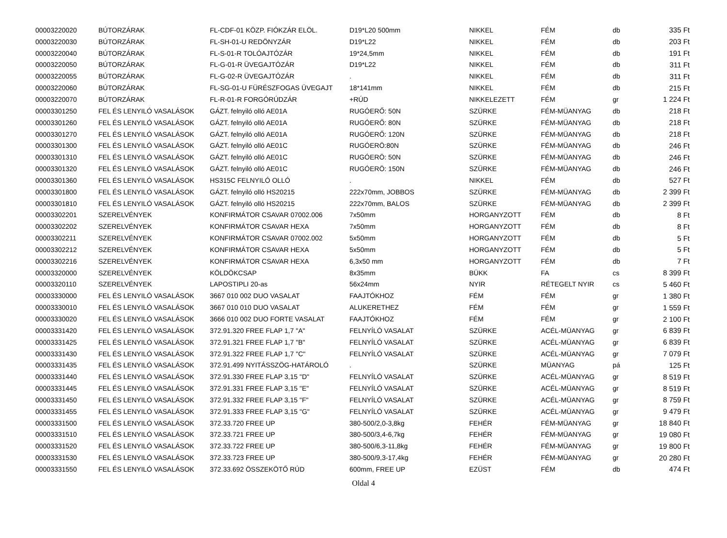| 00003220020 | BÚTORZÁRAK | FL-CDF-01 KÖZP. FIÓKZÁR ELÖL. | D19*L20 500mm | NIKKEL | FÉM | db | 335 Ft |
| 00003220030 | BÚTORZÁRAK | FL-SH-01-U REDÖNYZÁR | D19*L22 | NIKKEL | FÉM | db | 203 Ft |
| 00003220040 | BÚTORZÁRAK | FL-S-01-R TOLÓAJTÓZÁR | 19*24,5mm | NIKKEL | FÉM | db | 191 Ft |
| 00003220050 | BÚTORZÁRAK | FL-G-01-R ÜVEGAJTÓZÁR | D19*L22 | NIKKEL | FÉM | db | 311 Ft |
| 00003220055 | BÚTORZÁRAK | FL-G-02-R ÜVEGAJTÓZÁR | . | NIKKEL | FÉM | db | 311 Ft |
| 00003220060 | BÚTORZÁRAK | FL-SG-01-U FÜRÉSZFOGAS ÜVEGAJT | 18*141mm | NIKKEL | FÉM | db | 215 Ft |
| 00003220070 | BÚTORZÁRAK | FL-R-01-R FORGÓRÚDZÁR | +RÚD | NIKKELEZETT | FÉM | gr | 1 224 Ft |
| 00003301250 | FEL ÉS LENYILÓ VASALÁSOK | GÁZT. felnyiló olló AE01A | RUGÓERŐ: 50N | SZÜRKE | FÉM-MÜANYAG | db | 218 Ft |
| 00003301260 | FEL ÉS LENYILÓ VASALÁSOK | GÁZT. felnyiló olló AE01A | RUGÓERŐ: 80N | SZÜRKE | FÉM-MÜANYAG | db | 218 Ft |
| 00003301270 | FEL ÉS LENYILÓ VASALÁSOK | GÁZT. felnyiló olló AE01A | RUGÓERŐ: 120N | SZÜRKE | FÉM-MÜANYAG | db | 218 Ft |
| 00003301300 | FEL ÉS LENYILÓ VASALÁSOK | GÁZT. felnyiló olló AE01C | RUGÓERÖ:80N | SZÜRKE | FÉM-MÜANYAG | db | 246 Ft |
| 00003301310 | FEL ÉS LENYILÓ VASALÁSOK | GÁZT. felnyiló olló AE01C | RUGÓERÖ: 50N | SZÜRKE | FÉM-MÜANYAG | db | 246 Ft |
| 00003301320 | FEL ÉS LENYILÓ VASALÁSOK | GÁZT. felnyiló olló AE01C | RUGÓERÖ: 150N | SZÜRKE | FÉM-MÜANYAG | db | 246 Ft |
| 00003301360 | FEL ÉS LENYILÓ VASALÁSOK | HS315C FELNYILÓ OLLÓ | . | NIKKEL | FÉM | db | 527 Ft |
| 00003301800 | FEL ÉS LENYILÓ VASALÁSOK | GÁZT. felnyiló olló HS20215 | 222x70mm, JOBBOS | SZÜRKE | FÉM-MÜANYAG | db | 2 399 Ft |
| 00003301810 | FEL ÉS LENYILÓ VASALÁSOK | GÁZT. felnyiló olló HS20215 | 222x70mm, BALOS | SZÜRKE | FÉM-MÜANYAG | db | 2 399 Ft |
| 00003302201 | SZERELVÉNYEK | KONFIRMÁTOR CSAVAR 07002.006 | 7x50mm | HORGANYZOTT | FÉM | db | 8 Ft |
| 00003302202 | SZERELVÉNYEK | KONFIRMÁTOR CSAVAR HEXA | 7x50mm | HORGANYZOTT | FÉM | db | 8 Ft |
| 00003302211 | SZERELVÉNYEK | KONFIRMÁTOR CSAVAR 07002.002 | 5x50mm | HORGANYZOTT | FÉM | db | 5 Ft |
| 00003302212 | SZERELVÉNYEK | KONFIRMÁTOR CSAVAR HEXA | 5x50mm | HORGANYZOTT | FÉM | db | 5 Ft |
| 00003302216 | SZERELVÉNYEK | KONFIRMÁTOR CSAVAR HEXA | 6,3x50 mm | HORGANYZOTT | FÉM | db | 7 Ft |
| 00003320000 | SZERELVÉNYEK | KÖLDÖKCSAP | 8x35mm | BÜKK | FA | cs | 8 399 Ft |
| 00003320110 | SZERELVÉNYEK | LAPOSTIPLI 20-as | 56x24mm | NYIR | RÉTEGELT NYIR | cs | 5 460 Ft |
| 00003330000 | FEL ÉS LENYILÓ VASALÁSOK | 3667 010 002 DUO VASALAT | FAAJTÓKHOZ | FÉM | FÉM | gr | 1 380 Ft |
| 00003330010 | FEL ÉS LENYILÓ VASALÁSOK | 3667 010 010 DUO VASALAT | ALUKERETHEZ | FÉM | FÉM | gr | 1 559 Ft |
| 00003330020 | FEL ÉS LENYILÓ VASALÁSOK | 3666 010 002 DUO FORTE VASALAT | FAAJTÓKHOZ | FÉM | FÉM | gr | 2 100 Ft |
| 00003331420 | FEL ÉS LENYILÓ VASALÁSOK | 372.91.320 FREE FLAP 1,7 "A" | FELNYÍLÓ VASALAT | SZÜRKE | ACÉL-MÜANYAG | gr | 6 839 Ft |
| 00003331425 | FEL ÉS LENYILÓ VASALÁSOK | 372.91.321 FREE FLAP 1,7 "B" | FELNYÍLÓ VASALAT | SZÜRKE | ACÉL-MÜANYAG | gr | 6 839 Ft |
| 00003331430 | FEL ÉS LENYILÓ VASALÁSOK | 372.91.322 FREE FLAP 1,7 "C" | FELNYÍLÓ VASALAT | SZÜRKE | ACÉL-MÜANYAG | gr | 7 079 Ft |
| 00003331435 | FEL ÉS LENYILÓ VASALÁSOK | 372.91.499 NYITÁSSZÖG-HATÁROLÓ | . | SZÜRKE | MÜANYAG | pá | 125 Ft |
| 00003331440 | FEL ÉS LENYILÓ VASALÁSOK | 372.91.330 FREE FLAP 3,15 "D" | FELNYÍLÓ VASALAT | SZÜRKE | ACÉL-MÜANYAG | gr | 8 519 Ft |
| 00003331445 | FEL ÉS LENYILÓ VASALÁSOK | 372.91.331 FREE FLAP 3,15 "E" | FELNYÍLÓ VASALAT | SZÜRKE | ACÉL-MÜANYAG | gr | 8 519 Ft |
| 00003331450 | FEL ÉS LENYILÓ VASALÁSOK | 372.91.332 FREE FLAP 3,15 "F" | FELNYÍLÓ VASALAT | SZÜRKE | ACÉL-MÜANYAG | gr | 8 759 Ft |
| 00003331455 | FEL ÉS LENYILÓ VASALÁSOK | 372.91.333 FREE FLAP 3,15 "G" | FELNYÍLÓ VASALAT | SZÜRKE | ACÉL-MÜANYAG | gr | 9 479 Ft |
| 00003331500 | FEL ÉS LENYILÓ VASALÁSOK | 372.33.720 FREE UP | 380-500/2,0-3,8kg | FEHÉR | FÉM-MÜANYAG | gr | 18 840 Ft |
| 00003331510 | FEL ÉS LENYILÓ VASALÁSOK | 372.33.721 FREE UP | 380-500/3,4-6,7kg | FEHÉR | FÉM-MÜANYAG | gr | 19 080 Ft |
| 00003331520 | FEL ÉS LENYILÓ VASALÁSOK | 372.33.722 FREE UP | 380-500/6,3-11,8kg | FEHÉR | FÉM-MÜANYAG | gr | 19 800 Ft |
| 00003331530 | FEL ÉS LENYILÓ VASALÁSOK | 372.33.723 FREE UP | 380-500/9,3-17,4kg | FEHÉR | FÉM-MÜANYAG | gr | 20 280 Ft |
| 00003331550 | FEL ÉS LENYILÓ VASALÁSOK | 372.33.692 ÖSSZEKÖTŐ RÚD | 600mm, FREE UP | EZÜST | FÉM | db | 474 Ft |
Oldal 4